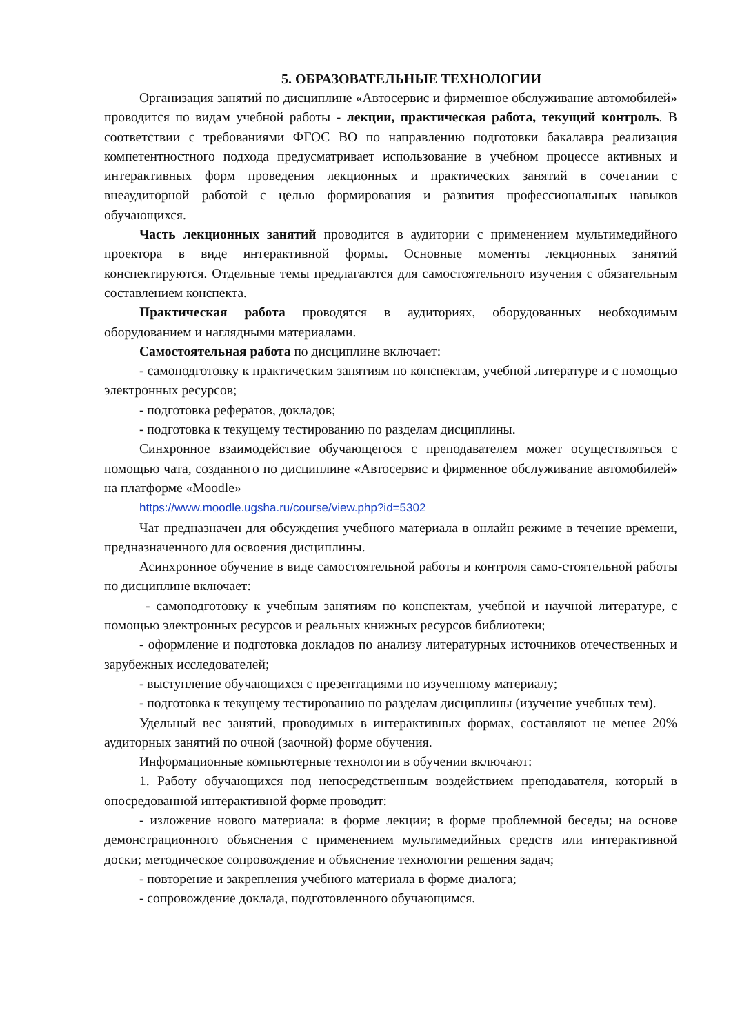5. ОБРАЗОВАТЕЛЬНЫЕ ТЕХНОЛОГИИ
Организация занятий по дисциплине «Автосервис и фирменное обслуживание автомобилей» проводится по видам учебной работы - лекции, практическая работа, текущий контроль. В соответствии с требованиями ФГОС ВО по направлению подготовки бакалавра реализация компетентностного подхода предусматривает использование в учебном процессе активных и интерактивных форм проведения лекционных и практических занятий в сочетании с внеаудиторной работой с целью формирования и развития профессиональных навыков обучающихся.
Часть лекционных занятий проводится в аудитории с применением мультимедийного проектора в виде интерактивной формы. Основные моменты лекционных занятий конспектируются. Отдельные темы предлагаются для самостоятельного изучения с обязательным составлением конспекта.
Практическая работа проводятся в аудиториях, оборудованных необходимым оборудованием и наглядными материалами.
Самостоятельная работа по дисциплине включает:
- самоподготовку к практическим занятиям по конспектам, учебной литературе и с помощью электронных ресурсов;
- подготовка рефератов, докладов;
- подготовка к текущему тестированию по разделам дисциплины.
Синхронное взаимодействие обучающегося с преподавателем может осуществляться с помощью чата, созданного по дисциплине «Автосервис и фирменное обслуживание автомобилей» на платформе «Moodle»
https://www.moodle.ugsha.ru/course/view.php?id=5302
Чат предназначен для обсуждения учебного материала в онлайн режиме в течение времени, предназначенного для освоения дисциплины.
Асинхронное обучение в виде самостоятельной работы и контроля само-стоятельной работы по дисциплине включает:
- самоподготовку к учебным занятиям по конспектам, учебной и научной литературе, с помощью электронных ресурсов и реальных книжных ресурсов библиотеки;
- оформление и подготовка докладов по анализу литературных источников отечественных и зарубежных исследователей;
- выступление обучающихся с презентациями по изученному материалу;
- подготовка к текущему тестированию по разделам дисциплины (изучение учебных тем).
Удельный вес занятий, проводимых в интерактивных формах, составляют не менее 20% аудиторных занятий по очной (заочной) форме обучения.
Информационные компьютерные технологии в обучении включают:
1. Работу обучающихся под непосредственным воздействием преподавателя, который в опосредованной интерактивной форме проводит:
- изложение нового материала: в форме лекции; в форме проблемной беседы; на основе демонстрационного объяснения с применением мультимедийных средств или интерактивной доски; методическое сопровождение и объяснение технологии решения задач;
- повторение и закрепления учебного материала в форме диалога;
- сопровождение доклада, подготовленного обучающимся.